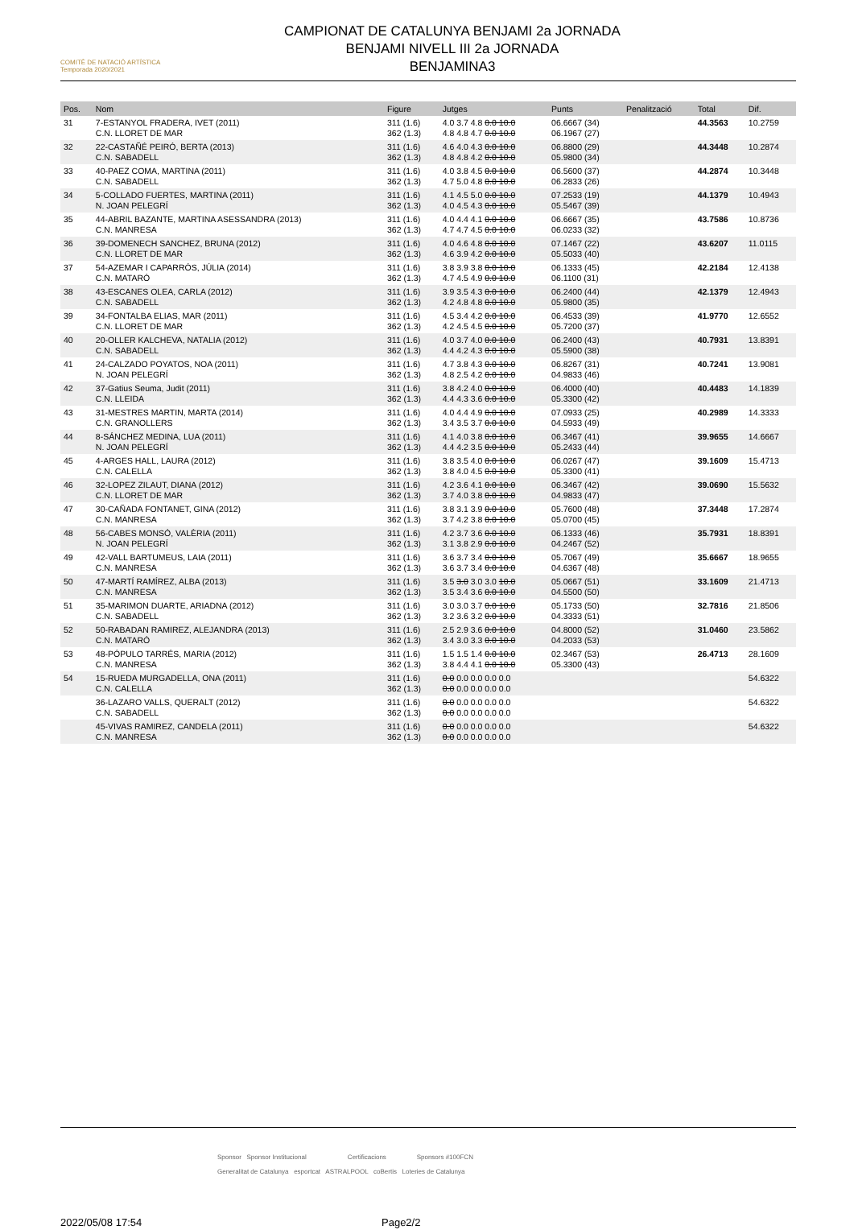COMITÈ DE NATACIÓ ARTÍSTICA
Temporada 2020/2021
CAMPIONAT DE CATALUNYA BENJAMI 2a JORNADA
BENJAMI NIVELL III 2a JORNADA
BENJAMINA3
| Pos. | Nom | Figure | Jutges | Punts | Penalització | Total | Dif. |
| --- | --- | --- | --- | --- | --- | --- | --- |
| 31 | 7-ESTANYOL FRADERA, IVET (2011) C.N. LLORET DE MAR | 311 (1.6) 362 (1.3) | 4.0 3.7 4.8 0.0 10.0 4.8 4.8 4.7 0.0 10.0 | 06.6667 (34) 06.1967 (27) | | 44.3563 | 10.2759 |
| 32 | 22-CASTAÑÉ PEIRÓ, BERTA (2013) C.N. SABADELL | 311 (1.6) 362 (1.3) | 4.6 4.0 4.3 0.0 10.0 4.8 4.8 4.2 0.0 10.0 | 06.8800 (29) 05.9800 (34) | | 44.3448 | 10.2874 |
| 33 | 40-PAEZ COMA, MARTINA (2011) C.N. SABADELL | 311 (1.6) 362 (1.3) | 4.0 3.8 4.5 0.0 10.0 4.7 5.0 4.8 0.0 10.0 | 06.5600 (37) 06.2833 (26) | | 44.2874 | 10.3448 |
| 34 | 5-COLLADO FUERTES, MARTINA (2011) N. JOAN PELEGRÍ | 311 (1.6) 362 (1.3) | 4.1 4.5 5.0 0.0 10.0 4.0 4.5 4.3 0.0 10.0 | 07.2533 (19) 05.5467 (39) | | 44.1379 | 10.4943 |
| 35 | 44-ABRIL BAZANTE, MARTINA ASESSANDRA (2013) C.N. MANRESA | 311 (1.6) 362 (1.3) | 4.0 4.4 4.1 0.0 10.0 4.7 4.7 4.5 0.0 10.0 | 06.6667 (35) 06.0233 (32) | | 43.7586 | 10.8736 |
| 36 | 39-DOMENECH SANCHEZ, BRUNA (2012) C.N. LLORET DE MAR | 311 (1.6) 362 (1.3) | 4.0 4.6 4.8 0.0 10.0 4.6 3.9 4.2 0.0 10.0 | 07.1467 (22) 05.5033 (40) | | 43.6207 | 11.0115 |
| 37 | 54-AZEMAR I CAPARRÓS, JÚLIA (2014) C.N. MATARÓ | 311 (1.6) 362 (1.3) | 3.8 3.9 3.8 0.0 10.0 4.7 4.5 4.9 0.0 10.0 | 06.1333 (45) 06.1100 (31) | | 42.2184 | 12.4138 |
| 38 | 43-ESCANES OLEA, CARLA (2012) C.N. SABADELL | 311 (1.6) 362 (1.3) | 3.9 3.5 4.3 0.0 10.0 4.2 4.8 4.8 0.0 10.0 | 06.2400 (44) 05.9800 (35) | | 42.1379 | 12.4943 |
| 39 | 34-FONTALBA ELIAS, MAR (2011) C.N. LLORET DE MAR | 311 (1.6) 362 (1.3) | 4.5 3.4 4.2 0.0 10.0 4.2 4.5 4.5 0.0 10.0 | 06.4533 (39) 05.7200 (37) | | 41.9770 | 12.6552 |
| 40 | 20-OLLER KALCHEVA, NATALIA (2012) C.N. SABADELL | 311 (1.6) 362 (1.3) | 4.0 3.7 4.0 0.0 10.0 4.4 4.2 4.3 0.0 10.0 | 06.2400 (43) 05.5900 (38) | | 40.7931 | 13.8391 |
| 41 | 24-CALZADO POYATOS, NOA (2011) N. JOAN PELEGRÍ | 311 (1.6) 362 (1.3) | 4.7 3.8 4.3 0.0 10.0 4.8 2.5 4.2 0.0 10.0 | 06.8267 (31) 04.9833 (46) | | 40.7241 | 13.9081 |
| 42 | 37-Gatius Seuma, Judit (2011) C.N. LLEIDA | 311 (1.6) 362 (1.3) | 3.8 4.2 4.0 0.0 10.0 4.4 4.3 3.6 0.0 10.0 | 06.4000 (40) 05.3300 (42) | | 40.4483 | 14.1839 |
| 43 | 31-MESTRES MARTIN, MARTA (2014) C.N. GRANOLLERS | 311 (1.6) 362 (1.3) | 4.0 4.4 4.9 0.0 10.0 3.4 3.5 3.7 0.0 10.0 | 07.0933 (25) 04.5933 (49) | | 40.2989 | 14.3333 |
| 44 | 8-SÁNCHEZ MEDINA, LUA (2011) N. JOAN PELEGRÍ | 311 (1.6) 362 (1.3) | 4.1 4.0 3.8 0.0 10.0 4.4 4.2 3.5 0.0 10.0 | 06.3467 (41) 05.2433 (44) | | 39.9655 | 14.6667 |
| 45 | 4-ARGES HALL, LAURA (2012) C.N. CALELLA | 311 (1.6) 362 (1.3) | 3.8 3.5 4.0 0.0 10.0 3.8 4.0 4.5 0.0 10.0 | 06.0267 (47) 05.3300 (41) | | 39.1609 | 15.4713 |
| 46 | 32-LOPEZ ZILAUT, DIANA (2012) C.N. LLORET DE MAR | 311 (1.6) 362 (1.3) | 4.2 3.6 4.1 0.0 10.0 3.7 4.0 3.8 0.0 10.0 | 06.3467 (42) 04.9833 (47) | | 39.0690 | 15.5632 |
| 47 | 30-CAÑADA FONTANET, GINA (2012) C.N. MANRESA | 311 (1.6) 362 (1.3) | 3.8 3.1 3.9 0.0 10.0 3.7 4.2 3.8 0.0 10.0 | 05.7600 (48) 05.0700 (45) | | 37.3448 | 17.2874 |
| 48 | 56-CABES MONSÓ, VALÈRIA (2011) N. JOAN PELEGRÍ | 311 (1.6) 362 (1.3) | 4.2 3.7 3.6 0.0 10.0 3.1 3.8 2.9 0.0 10.0 | 06.1333 (46) 04.2467 (52) | | 35.7931 | 18.8391 |
| 49 | 42-VALL BARTUMEUS, LAIA (2011) C.N. MANRESA | 311 (1.6) 362 (1.3) | 3.6 3.7 3.4 0.0 10.0 3.6 3.7 3.4 0.0 10.0 | 05.7067 (49) 04.6367 (48) | | 35.6667 | 18.9655 |
| 50 | 47-MARTÍ RAMÍREZ, ALBA (2013) C.N. MANRESA | 311 (1.6) 362 (1.3) | 3.5 3.0 3.0 3.0 10.0 3.5 3.4 3.6 0.0 10.0 | 05.0667 (51) 04.5500 (50) | | 33.1609 | 21.4713 |
| 51 | 35-MARIMON DUARTE, ARIADNA (2012) C.N. SABADELL | 311 (1.6) 362 (1.3) | 3.0 3.0 3.7 0.0 10.0 3.2 3.6 3.2 0.0 10.0 | 05.1733 (50) 04.3333 (51) | | 32.7816 | 21.8506 |
| 52 | 50-RABADAN RAMIREZ, ALEJANDRA (2013) C.N. MATARÓ | 311 (1.6) 362 (1.3) | 2.5 2.9 3.6 0.0 10.0 3.4 3.0 3.3 0.0 10.0 | 04.8000 (52) 04.2033 (53) | | 31.0460 | 23.5862 |
| 53 | 48-PÓPULO TARRÉS, MARIA (2012) C.N. MANRESA | 311 (1.6) 362 (1.3) | 1.5 1.5 1.4 0.0 10.0 3.8 4.4 4.1 0.0 10.0 | 02.3467 (53) 05.3300 (43) | | 26.4713 | 28.1609 |
| 54 | 15-RUEDA MURGADELLA, ONA (2011) C.N. CALELLA | 311 (1.6) 362 (1.3) | 0.0 0.0 0.0 0.0 0.0 0.0 0.0 0.0 0.0 0.0 | | | | 54.6322 |
| | 36-LAZARO VALLS, QUERALT (2012) C.N. SABADELL | 311 (1.6) 362 (1.3) | 0.0 0.0 0.0 0.0 0.0 0.0 0.0 0.0 0.0 0.0 | | | | 54.6322 |
| | 45-VIVAS RAMIREZ, CANDELA (2011) C.N. MANRESA | 311 (1.6) 362 (1.3) | 0.0 0.0 0.0 0.0 0.0 0.0 0.0 0.0 0.0 0.0 | | | | 54.6322 |
Sponsor Sponsor Institucional Certificacions Sponsors #100FCN
Generalitat de Catalunya esportcat ASTRALPOOL coBertis Loteries de Catalunya
2022/05/08 17:54 Page2/2